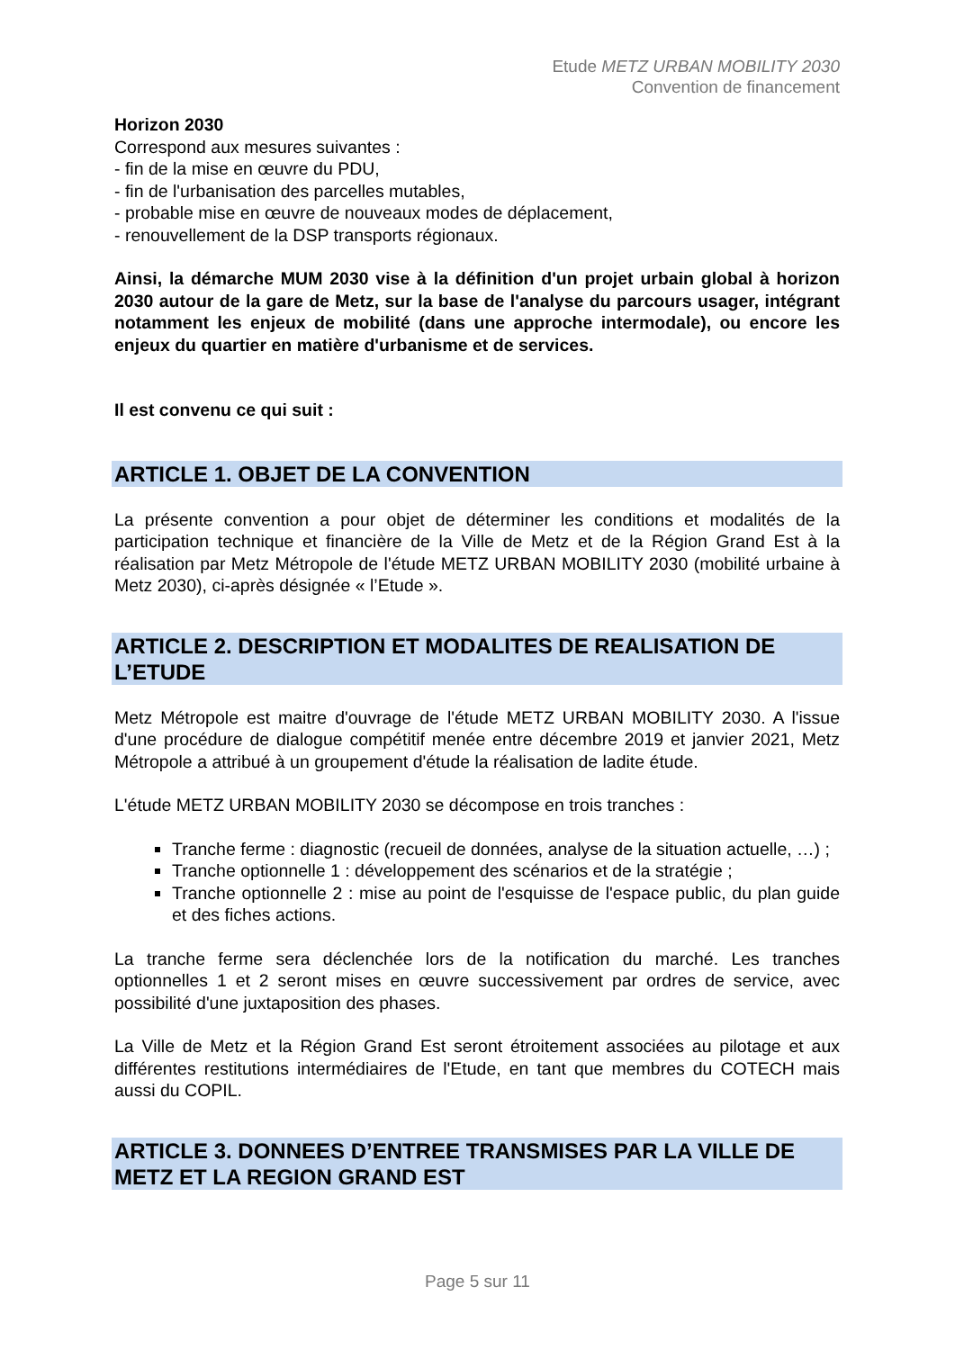Etude METZ URBAN MOBILITY 2030
Convention de financement
Horizon 2030
Correspond aux mesures suivantes :
- fin de la mise en œuvre du PDU,
- fin de l'urbanisation des parcelles mutables,
- probable mise en œuvre de nouveaux modes de déplacement,
- renouvellement de la DSP transports régionaux.
Ainsi, la démarche MUM 2030 vise à la définition d'un projet urbain global à horizon 2030 autour de la gare de Metz, sur la base de l'analyse du parcours usager, intégrant notamment les enjeux de mobilité (dans une approche intermodale), ou encore les enjeux du quartier en matière d'urbanisme et de services.
Il est convenu ce qui suit :
ARTICLE 1. OBJET DE LA CONVENTION
La présente convention a pour objet de déterminer les conditions et modalités de la participation technique et financière de la Ville de Metz et de la Région Grand Est à la réalisation par Metz Métropole de l'étude METZ URBAN MOBILITY 2030 (mobilité urbaine à Metz 2030), ci-après désignée « l’Etude ».
ARTICLE 2. DESCRIPTION ET MODALITES DE REALISATION DE L’ETUDE
Metz Métropole est maitre d'ouvrage de l'étude METZ URBAN MOBILITY 2030. A l'issue d'une procédure de dialogue compétitif menée entre décembre 2019 et janvier 2021, Metz Métropole a attribué à un groupement d'étude la réalisation de ladite étude.
L'étude METZ URBAN MOBILITY 2030 se décompose en trois tranches :
Tranche ferme : diagnostic (recueil de données, analyse de la situation actuelle, …) ;
Tranche optionnelle 1 : développement des scénarios et de la stratégie ;
Tranche optionnelle 2 : mise au point de l'esquisse de l'espace public, du plan guide et des fiches actions.
La tranche ferme sera déclenchée lors de la notification du marché. Les tranches optionnelles 1 et 2 seront mises en œuvre successivement par ordres de service, avec possibilité d'une juxtaposition des phases.
La Ville de Metz et la Région Grand Est seront étroitement associées au pilotage et aux différentes restitutions intermédiaires de l'Etude, en tant que membres du COTECH mais aussi du COPIL.
ARTICLE 3. DONNEES D’ENTREE TRANSMISES PAR LA VILLE DE METZ ET LA REGION GRAND EST
Page 5 sur 11